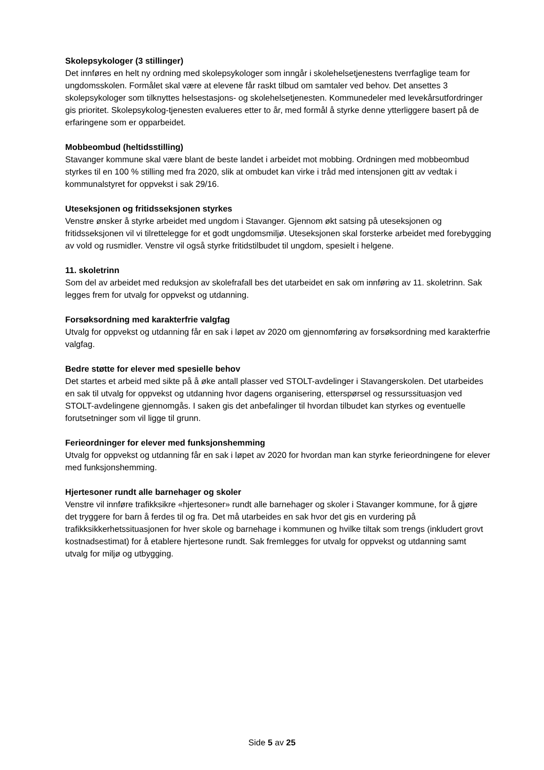Skolepsykologer (3 stillinger)
Det innføres en helt ny ordning med skolepsykologer som inngår i skolehelsetjenestens tverrfaglige team for ungdomsskolen. Formålet skal være at elevene får raskt tilbud om samtaler ved behov. Det ansettes 3 skolepsykologer som tilknyttes helsestasjons- og skolehelsetjenesten. Kommunedeler med levekårsutfordringer gis prioritet. Skolepsykolog-tjenesten evalueres etter to år, med formål å styrke denne ytterliggere basert på de erfaringene som er opparbeidet.
Mobbeombud (heltidsstilling)
Stavanger kommune skal være blant de beste landet i arbeidet mot mobbing. Ordningen med mobbeombud styrkes til en 100 % stilling med fra 2020, slik at ombudet kan virke i tråd med intensjonen gitt av vedtak i kommunalstyret for oppvekst i sak 29/16.
Uteseksjonen og fritidsseksjonen styrkes
Venstre ønsker å styrke arbeidet med ungdom i Stavanger. Gjennom økt satsing på uteseksjonen og fritidsseksjonen vil vi tilrettelegge for et godt ungdomsmiljø. Uteseksjonen skal forsterke arbeidet med forebygging av vold og rusmidler. Venstre vil også styrke fritidstilbudet til ungdom, spesielt i helgene.
11. skoletrinn
Som del av arbeidet med reduksjon av skolefrafall bes det utarbeidet en sak om innføring av 11. skoletrinn. Sak legges frem for utvalg for oppvekst og utdanning.
Forsøksordning med karakterfrie valgfag
Utvalg for oppvekst og utdanning får en sak i løpet av 2020 om gjennomføring av forsøksordning med karakterfrie valgfag.
Bedre støtte for elever med spesielle behov
Det startes et arbeid med sikte på å øke antall plasser ved STOLT-avdelinger i Stavangerskolen. Det utarbeides en sak til utvalg for oppvekst og utdanning hvor dagens organisering, etterspørsel og ressurssituasjon ved STOLT-avdelingene gjennomgås. I saken gis det anbefalinger til hvordan tilbudet kan styrkes og eventuelle forutsetninger som vil ligge til grunn.
Ferieordninger for elever med funksjonshemming
Utvalg for oppvekst og utdanning får en sak i løpet av 2020 for hvordan man kan styrke ferieordningene for elever med funksjonshemming.
Hjertesoner rundt alle barnehager og skoler
Venstre vil innføre trafikksikre «hjertesoner» rundt alle barnehager og skoler i Stavanger kommune, for å gjøre det tryggere for barn å ferdes til og fra. Det må utarbeides en sak hvor det gis en vurdering på trafikksikkerhetssituasjonen for hver skole og barnehage i kommunen og hvilke tiltak som trengs (inkludert grovt kostnadsestimat) for å etablere hjertesone rundt. Sak fremlegges for utvalg for oppvekst og utdanning samt utvalg for miljø og utbygging.
Side 5 av 25